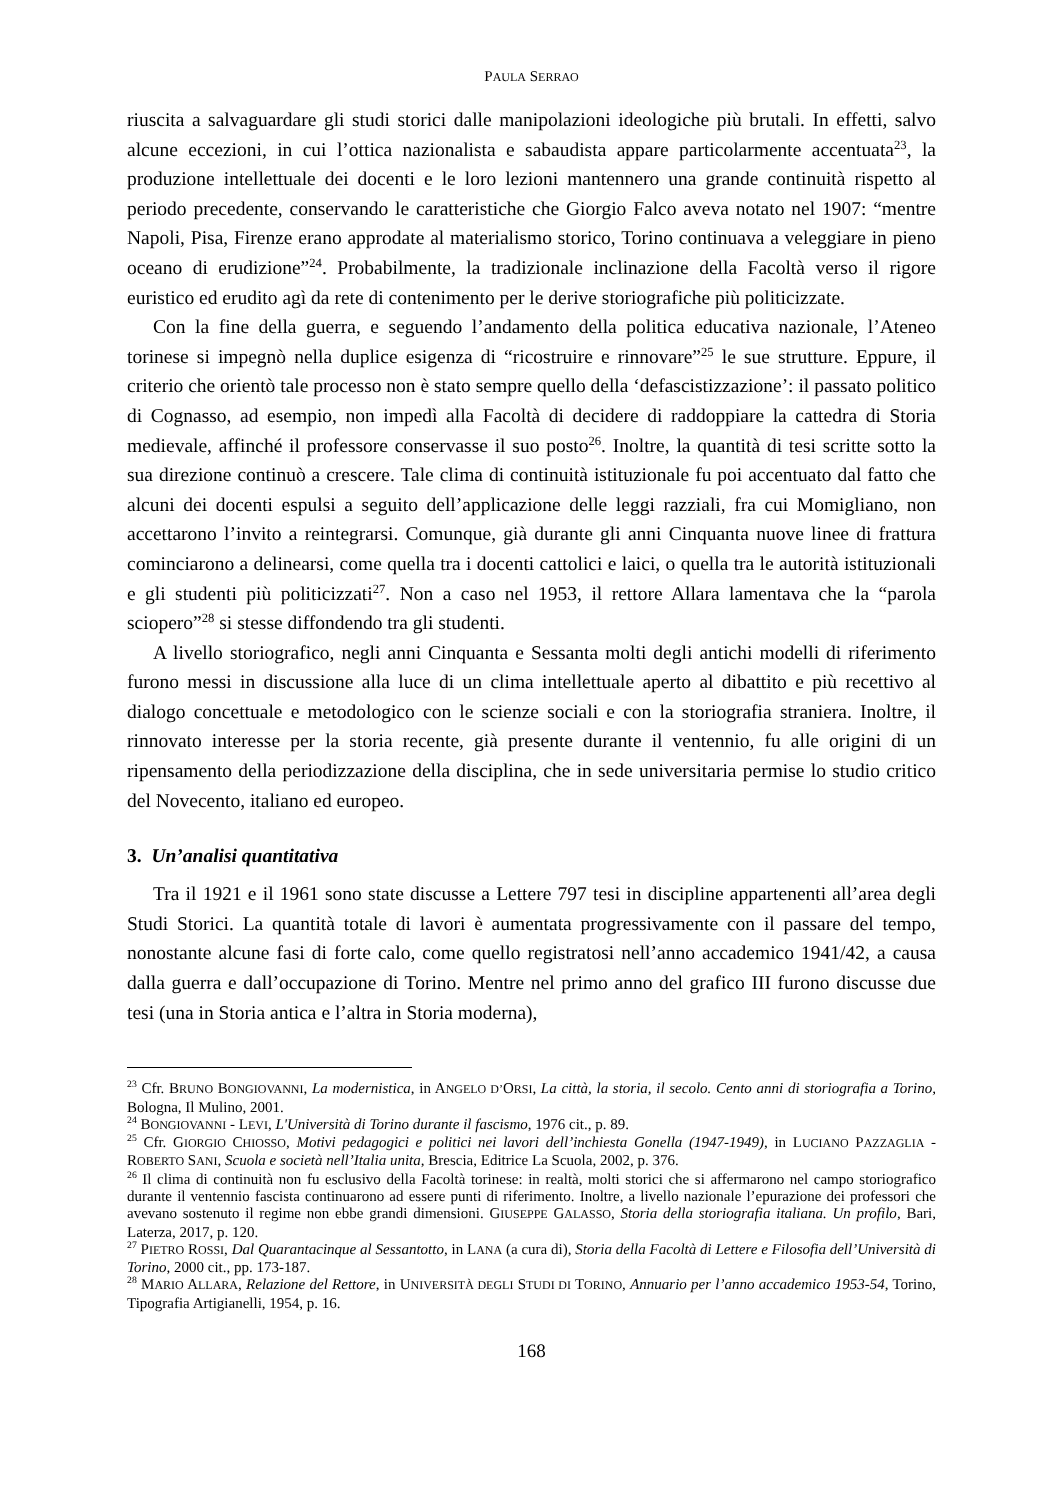PAULA SERRAO
riuscita a salvaguardare gli studi storici dalle manipolazioni ideologiche più brutali. In effetti, salvo alcune eccezioni, in cui l’ottica nazionalista e sabaudista appare particolarmente accentuata<sup>23</sup>, la produzione intellettuale dei docenti e le loro lezioni mantennero una grande continuità rispetto al periodo precedente, conservando le caratteristiche che Giorgio Falco aveva notato nel 1907: “mentre Napoli, Pisa, Firenze erano approdate al materialismo storico, Torino continuava a veleggiare in pieno oceano di erudizione”<sup>24</sup>. Probabilmente, la tradizionale inclinazione della Facoltà verso il rigore euristico ed erudito agì da rete di contenimento per le derive storiografiche più politicizzate.
Con la fine della guerra, e seguendo l’andamento della politica educativa nazionale, l’Ateneo torinese si impegnò nella duplice esigenza di “ricostruire e rinnovare”<sup>25</sup> le sue strutture. Eppure, il criterio che orientò tale processo non è stato sempre quello della ‘defascistizzazione’: il passato politico di Cognasso, ad esempio, non impedì alla Facoltà di decidere di raddoppiare la cattedra di Storia medievale, affinché il professore conservasse il suo posto<sup>26</sup>. Inoltre, la quantità di tesi scritte sotto la sua direzione continuò a crescere. Tale clima di continuità istituzionale fu poi accentuato dal fatto che alcuni dei docenti espulsi a seguito dell’applicazione delle leggi razziali, fra cui Momigliano, non accettarono l’invito a reintegrarsi. Comunque, già durante gli anni Cinquanta nuove linee di frattura cominciarono a delinearsi, come quella tra i docenti cattolici e laici, o quella tra le autorità istituzionali e gli studenti più politicizzati<sup>27</sup>. Non a caso nel 1953, il rettore Allara lamentava che la “parola sciopero”<sup>28</sup> si stesse diffondendo tra gli studenti.
A livello storiografico, negli anni Cinquanta e Sessanta molti degli antichi modelli di riferimento furono messi in discussione alla luce di un clima intellettuale aperto al dibattito e più recettivo al dialogo concettuale e metodologico con le scienze sociali e con la storiografia straniera. Inoltre, il rinnovato interesse per la storia recente, già presente durante il ventennio, fu alle origini di un ripensamento della periodizzazione della disciplina, che in sede universitaria permise lo studio critico del Novecento, italiano ed europeo.
3. Un’analisi quantitativa
Tra il 1921 e il 1961 sono state discusse a Lettere 797 tesi in discipline appartenenti all’area degli Studi Storici. La quantità totale di lavori è aumentata progressivamente con il passare del tempo, nonostante alcune fasi di forte calo, come quello registratosi nell’anno accademico 1941/42, a causa dalla guerra e dall’occupazione di Torino. Mentre nel primo anno del grafico III furono discusse due tesi (una in Storia antica e l’altra in Storia moderna),
<sup>23</sup> Cfr. BRUNO BONGIOVANNI, La modernistica, in ANGELO D’ORSI, La città, la storia, il secolo. Cento anni di storiografia a Torino, Bologna, Il Mulino, 2001.
<sup>24</sup> BONGIOVANNI - LEVI, L'Università di Torino durante il fascismo, 1976 cit., p. 89.
<sup>25</sup> Cfr. GIORGIO CHIOSSO, Motivi pedagogici e politici nei lavori dell’inchiesta Gonella (1947-1949), in LUCIANO PAZZAGLIA - ROBERTO SANI, Scuola e società nell’Italia unita, Brescia, Editrice La Scuola, 2002, p. 376.
<sup>26</sup> Il clima di continuità non fu esclusivo della Facoltà torinese: in realtà, molti storici che si affermarono nel campo storiografico durante il ventennio fascista continuarono ad essere punti di riferimento. Inoltre, a livello nazionale l’epurazione dei professori che avevano sostenuto il regime non ebbe grandi dimensioni. GIUSEPPE GALASSO, Storia della storiografia italiana. Un profilo, Bari, Laterza, 2017, p. 120.
<sup>27</sup> PIETRO ROSSI, Dal Quarantacinque al Sessantotto, in LANA (a cura di), Storia della Facoltà di Lettere e Filosofia dell’Università di Torino, 2000 cit., pp. 173-187.
<sup>28</sup> MARIO ALLARA, Relazione del Rettore, in UNIVERSITÀ DEGLI STUDI DI TORINO, Annuario per l’anno accademico 1953-54, Torino, Tipografia Artigianelli, 1954, p. 16.
168